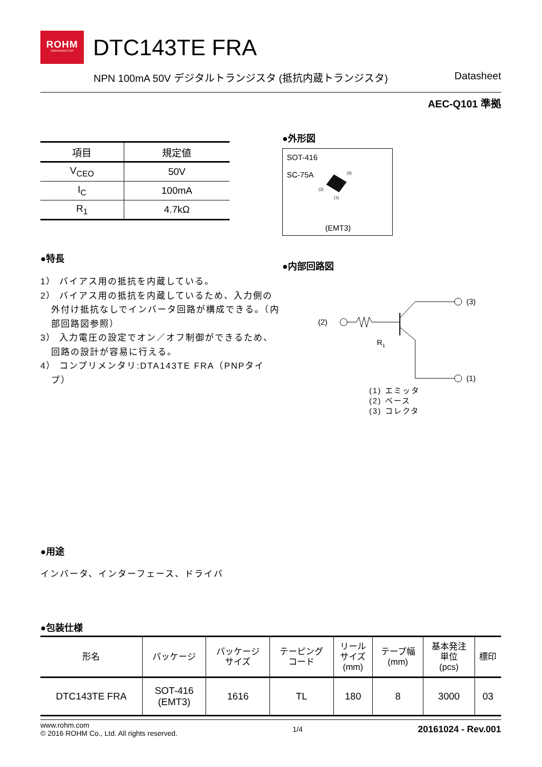ROHM
SEMICONDUCTOR
DTC143TE FRA
NPN 100mA 50V デジタルトランジスタ (抵抗内蔵トランジスタ) Datasheet
AEC-Q101 準拠
| 項目 | 規定値 |
| --- | --- |
| V<sub>CEO</sub> | 50V |
| I<sub>C</sub> | 100mA |
| R<sub>1</sub> | 4.7kΩ |
●特長
1） バイアス用の抵抗を内蔵している。
2） バイアス用の抵抗を内蔵しているため、入力側の外付け抵抗なしでインバータ回路が構成できる。（内部回路図参照）
3） 入力電圧の設定でオン／オフ制御ができるため、回路の設計が容易に行える。
4） コンプリメンタリ:DTA143TE FRA（PNPタイプ）
●外形図
SOT-416
SC-75A
(3)
(2)
(1)
(EMT3)
●内部回路図
(2)
R1
(3)
(1)
(1) エミッタ
(2) ベース
(3) コレクタ
●用途
インバータ、インターフェース、ドライバ
●包装仕様
| 形名 | パッケージ | パッケージ サイズ | テーピング コード | リール サイズ (mm) | テープ幅 (mm) | 基本発注 単位 (pcs) | 標印 |
| --- | --- | --- | --- | --- | --- | --- | --- |
| DTC143TE FRA | SOT-416 (EMT3) | 1616 | TL | 180 | 8 | 3000 | 03 |
www.rohm.com
© 2016 ROHM Co., Ltd. All rights reserved. 1/4 20161024 - Rev.001